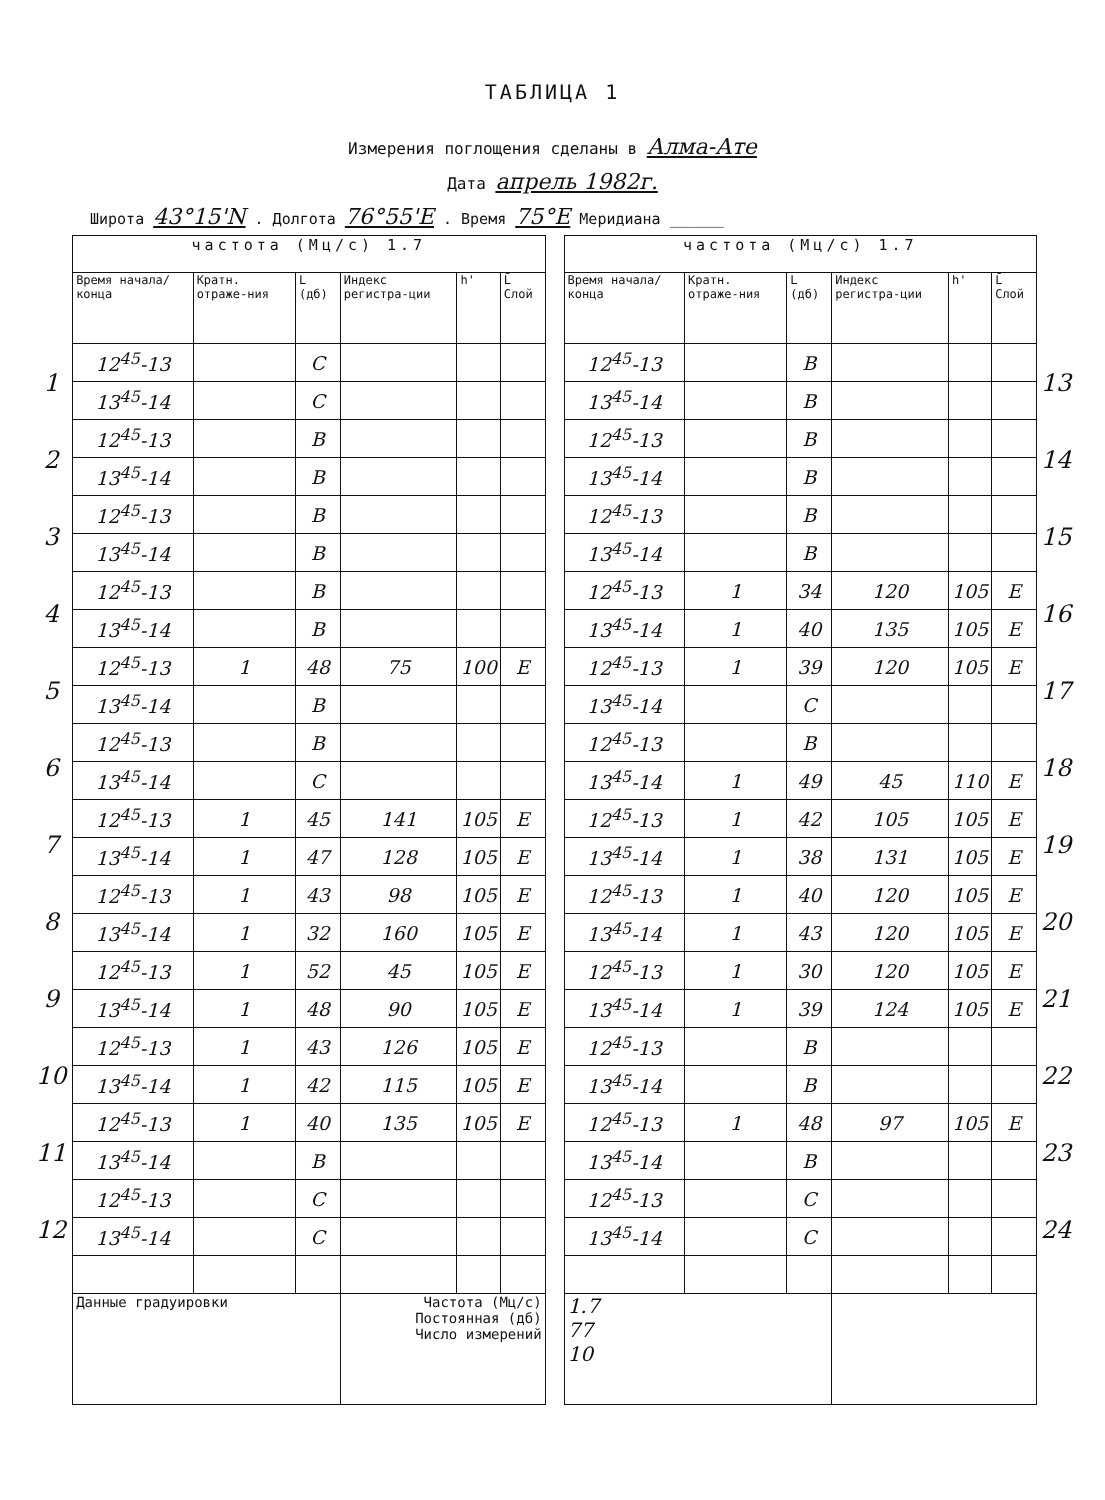ТАБЛИЦА 1
Измерения поглощения сделаны в Алма-Ате
Дата апрель 1982г.
Широта 43°15'N . Долгота 76°55'E . Время 75°E Меридиана ______
1
2
3
4
5
6
7
8
9
10
11
12
| частота (Мц/с) 1.7 | | | | | | | частота (Мц/с) 1.7 | | | | | |
| Время начала/ конца | Кратн. отраже-ния | L (дб) | Индекс регистра-ции | h' | L̄ Слой | | Время начала/ конца | Кратн. отраже-ния | L (дб) | Индекс регистра-ции | h' | L̄ Слой |
| 12<sup>45</sup>-13 | | C | | | | | 12<sup>45</sup>-13 | | B | | | |
| 13<sup>45</sup>-14 | | C | | | | | 13<sup>45</sup>-14 | | B | | | |
| 12<sup>45</sup>-13 | | B | | | | | 12<sup>45</sup>-13 | | B | | | |
| 13<sup>45</sup>-14 | | B | | | | | 13<sup>45</sup>-14 | | B | | | |
| 12<sup>45</sup>-13 | | B | | | | | 12<sup>45</sup>-13 | | B | | | |
| 13<sup>45</sup>-14 | | B | | | | | 13<sup>45</sup>-14 | | B | | | |
| 12<sup>45</sup>-13 | | B | | | | | 12<sup>45</sup>-13 | 1 | 34 | 120 | 105 | E |
| 13<sup>45</sup>-14 | | B | | | | | 13<sup>45</sup>-14 | 1 | 40 | 135 | 105 | E |
| 12<sup>45</sup>-13 | 1 | 48 | 75 | 100 | E | | 12<sup>45</sup>-13 | 1 | 39 | 120 | 105 | E |
| 13<sup>45</sup>-14 | | B | | | | | 13<sup>45</sup>-14 | | C | | | |
| 12<sup>45</sup>-13 | | B | | | | | 12<sup>45</sup>-13 | | B | | | |
| 13<sup>45</sup>-14 | | C | | | | | 13<sup>45</sup>-14 | 1 | 49 | 45 | 110 | E |
| 12<sup>45</sup>-13 | 1 | 45 | 141 | 105 | E | | 12<sup>45</sup>-13 | 1 | 42 | 105 | 105 | E |
| 13<sup>45</sup>-14 | 1 | 47 | 128 | 105 | E | | 13<sup>45</sup>-14 | 1 | 38 | 131 | 105 | E |
| 12<sup>45</sup>-13 | 1 | 43 | 98 | 105 | E | | 12<sup>45</sup>-13 | 1 | 40 | 120 | 105 | E |
| 13<sup>45</sup>-14 | 1 | 32 | 160 | 105 | E | | 13<sup>45</sup>-14 | 1 | 43 | 120 | 105 | E |
| 12<sup>45</sup>-13 | 1 | 52 | 45 | 105 | E | | 12<sup>45</sup>-13 | 1 | 30 | 120 | 105 | E |
| 13<sup>45</sup>-14 | 1 | 48 | 90 | 105 | E | | 13<sup>45</sup>-14 | 1 | 39 | 124 | 105 | E |
| 12<sup>45</sup>-13 | 1 | 43 | 126 | 105 | E | | 12<sup>45</sup>-13 | | B | | | |
| 13<sup>45</sup>-14 | 1 | 42 | 115 | 105 | E | | 13<sup>45</sup>-14 | | B | | | |
| 12<sup>45</sup>-13 | 1 | 40 | 135 | 105 | E | | 12<sup>45</sup>-13 | 1 | 48 | 97 | 105 | E |
| 13<sup>45</sup>-14 | | B | | | | | 13<sup>45</sup>-14 | | B | | | |
| 12<sup>45</sup>-13 | | C | | | | | 12<sup>45</sup>-13 | | C | | | |
| 13<sup>45</sup>-14 | | C | | | | | 13<sup>45</sup>-14 | | C | | | |
| Данные градуировки | | | Частота (Мц/с) Постоянная (дб) Число измерений | | | | 1.7 77 10 | | | | | |
13
14
15
16
17
18
19
20
21
22
23
24